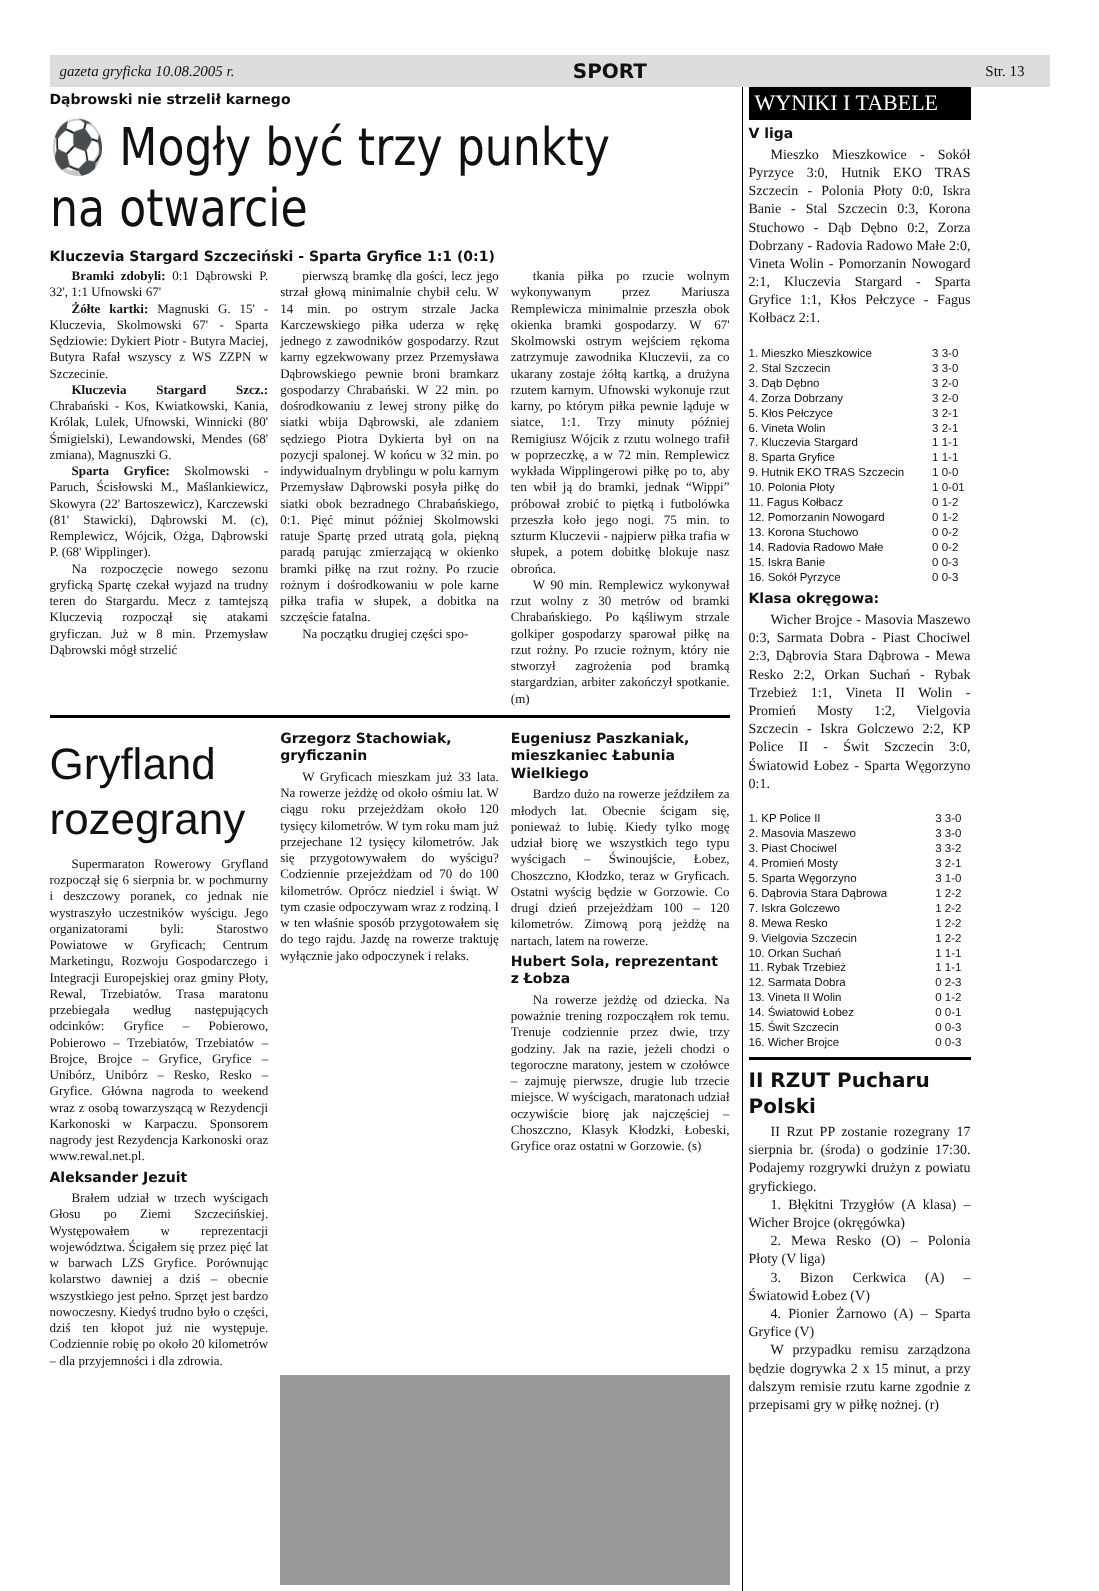gazeta gryficka 10.08.2005 r. SPORT Str. 13
Dąbrowski nie strzelił karnego
⚽ Mogły być trzy punkty na otwarcie
Kluczevia Stargard Szczeciński - Sparta Gryfice 1:1 (0:1)
Bramki zdobyli: 0:1 Dąbrowski P. 32', 1:1 Ufnowski 67'
Żółte kartki: Magnuski G. 15' - Kluczevia, Skolmowski 67' - Sparta Sędziowie: Dykiert Piotr - Butyra Maciej, Butyra Rafał wszyscy z WS ZZPN w Szczecinie.
Kluczevia Stargard Szcz.: Chrabański - Kos, Kwiatkowski, Kania, Królak, Lulek, Ufnowski, Winnicki (80' Śmigielski), Lewandowski, Mendes (68' zmiana), Magnuszki G.
Sparta Gryfice: Skolmowski - Paruch, Ścisłowski M., Maślankiewicz, Skowyra (22' Bartoszewicz), Karczewski (81' Stawicki), Dąbrowski M. (c), Remplewicz, Wójcik, Ożga, Dąbrowski P. (68' Wipplinger).
Na rozpoczęcie nowego sezonu gryficką Spartę czekał wyjazd na trudny teren do Stargardu. Mecz z tamtejszą Kluczevią rozpoczął się atakami gryficzan. Już w 8 min. Przemysław Dąbrowski mógł strzelić
pierwszą bramkę dla gości, lecz jego strzał głową minimalnie chybił celu. W 14 min. po ostrym strzale Jacka Karczewskiego piłka uderza w rękę jednego z zawodników gospodarzy. Rzut karny egzekwowany przez Przemysława Dąbrowskiego pewnie broni bramkarz gospodarzy Chrabański. W 22 min. po dośrodkowaniu z lewej strony piłkę do siatki wbija Dąbrowski, ale zdaniem sędziego Piotra Dykierta był on na pozycji spalonej. W końcu w 32 min. po indywidualnym dryblingu w polu karnym Przemysław Dąbrowski posyła piłkę do siatki obok bezradnego Chrabańskiego, 0:1. Pięć minut później Skolmowski ratuje Spartę przed utratą gola, piękną paradą parując zmierzającą w okienko bramki piłkę na rzut rożny. Po rzucie rożnym i dośrodkowaniu w pole karne piłka trafia w słupek, a dobitka na szczęście fatalna.
Na początku drugiej części spo-
tkania piłka po rzucie wolnym wykonywanym przez Mariusza Remplewicza minimalnie przeszła obok okienka bramki gospodarzy. W 67' Skolmowski ostrym wejściem rękoma zatrzymuje zawodnika Kluczevii, za co ukarany zostaje żółtą kartką, a drużyna rzutem karnym. Ufnowski wykonuje rzut karny, po którym piłka pewnie ląduje w siatce, 1:1. Trzy minuty później Remigiusz Wójcik z rzutu wolnego trafił w poprzeczkę, a w 72 min. Remplewicz wykłada Wipplingerowi piłkę po to, aby ten wbił ją do bramki, jednak “Wippi” próbował zrobić to piętką i futbolówka przeszła koło jego nogi. 75 min. to szturm Kluczevii - najpierw piłka trafia w słupek, a potem dobitkę blokuje nasz obrońca.
W 90 min. Remplewicz wykonywał rzut wolny z 30 metrów od bramki Chrabańskiego. Po kąśliwym strzale golkiper gospodarzy sparował piłkę na rzut rożny. Po rzucie rożnym, który nie stworzył zagrożenia pod bramką stargardzian, arbiter zakończył spotkanie. (m)
Gryfland rozegrany
Supermaraton Rowerowy Gryfland rozpoczął się 6 sierpnia br. w pochmurny i deszczowy poranek, co jednak nie wystraszyło uczestników wyścigu. Jego organizatorami byli: Starostwo Powiatowe w Gryficach; Centrum Marketingu, Rozwoju Gospodarczego i Integracji Europejskiej oraz gminy Płoty, Rewal, Trzebiatów. Trasa maratonu przebiegała według następujących odcinków: Gryfice – Pobierowo, Pobierowo – Trzebiatów, Trzebiatów – Brojce, Brojce – Gryfice, Gryfice – Unibórz, Unibórz – Resko, Resko – Gryfice. Główna nagroda to weekend wraz z osobą towarzyszącą w Rezydencji Karkonoski w Karpaczu. Sponsorem nagrody jest Rezydencja Karkonoski oraz www.rewal.net.pl.
Aleksander Jezuit
Brałem udział w trzech wyścigach Głosu po Ziemi Szczecińskiej. Występowałem w reprezentacji województwa. Ścigałem się przez pięć lat w barwach LZS Gryfice. Porównując kolarstwo dawniej a dziś – obecnie wszystkiego jest pełno. Sprzęt jest bardzo nowoczesny. Kiedyś trudno było o części, dziś ten kłopot już nie występuje. Codziennie robię po około 20 kilometrów – dla przyjemności i dla zdrowia.
Grzegorz Stachowiak, gryficzanin
W Gryficach mieszkam już 33 lata. Na rowerze jeżdżę od około ośmiu lat. W ciągu roku przejeżdżam około 120 tysięcy kilometrów. W tym roku mam już przejechane 12 tysięcy kilometrów. Jak się przygotowywałem do wyścigu? Codziennie przejeżdżam od 70 do 100 kilometrów. Oprócz niedziel i świąt. W tym czasie odpoczywam wraz z rodziną. I w ten właśnie sposób przygotowałem się do tego rajdu. Jazdę na rowerze traktuję wyłącznie jako odpoczynek i relaks.
Eugeniusz Paszkaniak, mieszkaniec Łabunia Wielkiego
Bardzo dużo na rowerze jeździłem za młodych lat. Obecnie ścigam się, ponieważ to lubię. Kiedy tylko mogę udział biorę we wszystkich tego typu wyścigach – Świnoujście, Łobez, Choszczno, Kłodzko, teraz w Gryficach. Ostatni wyścig będzie w Gorzowie. Co drugi dzień przejeżdżam 100 – 120 kilometrów. Zimową porą jeżdżę na nartach, latem na rowerze.
Hubert Sola, reprezentant z Łobza
Na rowerze jeżdżę od dziecka. Na poważnie trening rozpocząłem rok temu. Trenuje codziennie przez dwie, trzy godziny. Jak na razie, jeżeli chodzi o tegoroczne maratony, jestem w czołówce – zajmuję pierwsze, drugie lub trzecie miejsce. W wyścigach, maratonach udział oczywiście biorę jak najczęściej – Choszczno, Klasyk Kłodzki, Łobeski, Gryfice oraz ostatni w Gorzowie. (s)
WYNIKI I TABELE
V liga
Mieszko Mieszkowice - Sokół Pyrzyce 3:0, Hutnik EKO TRAS Szczecin - Polonia Płoty 0:0, Iskra Banie - Stal Szczecin 0:3, Korona Stuchowo - Dąb Dębno 0:2, Zorza Dobrzany - Radovia Radowo Małe 2:0, Vineta Wolin - Pomorzanin Nowogard 2:1, Kluczevia Stargard - Sparta Gryfice 1:1, Kłos Pełczyce - Fagus Kołbacz 2:1.
| 1. Mieszko Mieszkowice | 3 3-0 |
| 2. Stal Szczecin | 3 3-0 |
| 3. Dąb Dębno | 3 2-0 |
| 4. Zorza Dobrzany | 3 2-0 |
| 5. Kłos Pełczyce | 3 2-1 |
| 6. Vineta Wolin | 3 2-1 |
| 7. Kluczevia Stargard | 1 1-1 |
| 8. Sparta Gryfice | 1 1-1 |
| 9. Hutnik EKO TRAS Szczecin | 1 0-0 |
| 10. Polonia Płoty | 1 0-01 |
| 11. Fagus Kołbacz | 0 1-2 |
| 12. Pomorzanin Nowogard | 0 1-2 |
| 13. Korona Stuchowo | 0 0-2 |
| 14. Radovia Radowo Małe | 0 0-2 |
| 15. Iskra Banie | 0 0-3 |
| 16. Sokół Pyrzyce | 0 0-3 |
Klasa okręgowa:
Wicher Brojce - Masovia Maszewo 0:3, Sarmata Dobra - Piast Chociwel 2:3, Dąbrovia Stara Dąbrowa - Mewa Resko 2:2, Orkan Suchań - Rybak Trzebież 1:1, Vineta II Wolin - Promień Mosty 1:2, Vielgovia Szczecin - Iskra Golczewo 2:2, KP Police II - Świt Szczecin 3:0, Światowid Łobez - Sparta Węgorzyno 0:1.
| 1. KP Police II | 3 3-0 |
| 2. Masovia Maszewo | 3 3-0 |
| 3. Piast Chociwel | 3 3-2 |
| 4. Promień Mosty | 3 2-1 |
| 5. Sparta Węgorzyno | 3 1-0 |
| 6. Dąbrovia Stara Dąbrowa | 1 2-2 |
| 7. Iskra Golczewo | 1 2-2 |
| 8. Mewa Resko | 1 2-2 |
| 9. Vielgovia Szczecin | 1 2-2 |
| 10. Orkan Suchań | 1 1-1 |
| 11. Rybak Trzebież | 1 1-1 |
| 12. Sarmata Dobra | 0 2-3 |
| 13. Vineta II Wolin | 0 1-2 |
| 14. Światowid Łobez | 0 0-1 |
| 15. Świt Szczecin | 0 0-3 |
| 16. Wicher Brojce | 0 0-3 |
II RZUT Pucharu Polski
II Rzut PP zostanie rozegrany 17 sierpnia br. (środa) o godzinie 17:30. Podajemy rozgrywki drużyn z powiatu gryfickiego.
1. Błękitni Trzygłów (A klasa) – Wicher Brojce (okręgówka)
2. Mewa Resko (O) – Polonia Płoty (V liga)
3. Bizon Cerkwica (A) – Światowid Łobez (V)
4. Pionier Żarnowo (A) – Sparta Gryfice (V)
W przypadku remisu zarządzona będzie dogrywka 2 x 15 minut, a przy dalszym remisie rzutu karne zgodnie z przepisami gry w piłkę nożnej. (r)